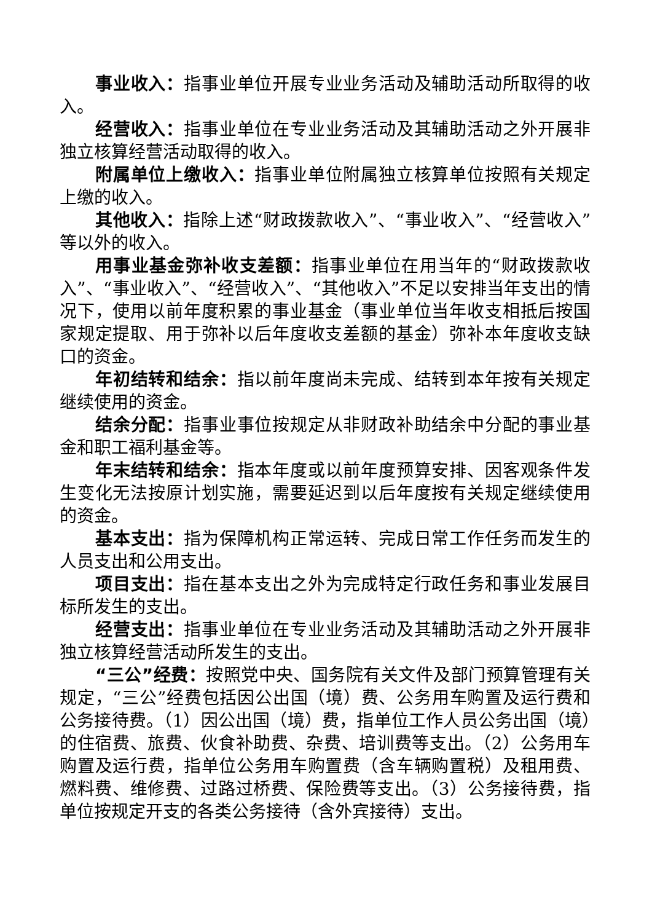事业收入：指事业单位开展专业业务活动及辅助活动所取得的收入。
经营收入：指事业单位在专业业务活动及其辅助活动之外开展非独立核算经营活动取得的收入。
附属单位上缴收入：指事业单位附属独立核算单位按照有关规定上缴的收入。
其他收入：指除上述“财政拨款收入”、“事业收入”、“经营收入”等以外的收入。
用事业基金弥补收支差额：指事业单位在用当年的“财政拨款收入”、“事业收入”、“经营收入”、“其他收入”不足以安排当年支出的情况下，使用以前年度积累的事业基金（事业单位当年收支相抵后按国家规定提取、用于弥补以后年度收支差额的基金）弥补本年度收支缺口的资金。
年初结转和结余：指以前年度尚未完成、结转到本年按有关规定继续使用的资金。
结余分配：指事业事位按规定从非财政补助结余中分配的事业基金和职工福利基金等。
年末结转和结余：指本年度或以前年度预算安排、因客观条件发生变化无法按原计划实施，需要延迟到以后年度按有关规定继续使用的资金。
基本支出：指为保障机构正常运转、完成日常工作任务而发生的人员支出和公用支出。
项目支出：指在基本支出之外为完成特定行政任务和事业发展目标所发生的支出。
经营支出：指事业单位在专业业务活动及其辅助活动之外开展非独立核算经营活动所发生的支出。
“三公”经费：按照党中央、国务院有关文件及部门预算管理有关规定，“三公”经费包括因公出国（境）费、公务用车购置及运行费和公务接待费。（1）因公出国（境）费，指单位工作人员公务出国（境）的住宿费、旅费、伙食补助费、杂费、培训费等支出。（2）公务用车购置及运行费，指单位公务用车购置费（含车辆购置税）及租用费、燃料费、维修费、过路过桥费、保险费等支出。（3）公务接待费，指单位按规定开支的各类公务接待（含外宾接待）支出。